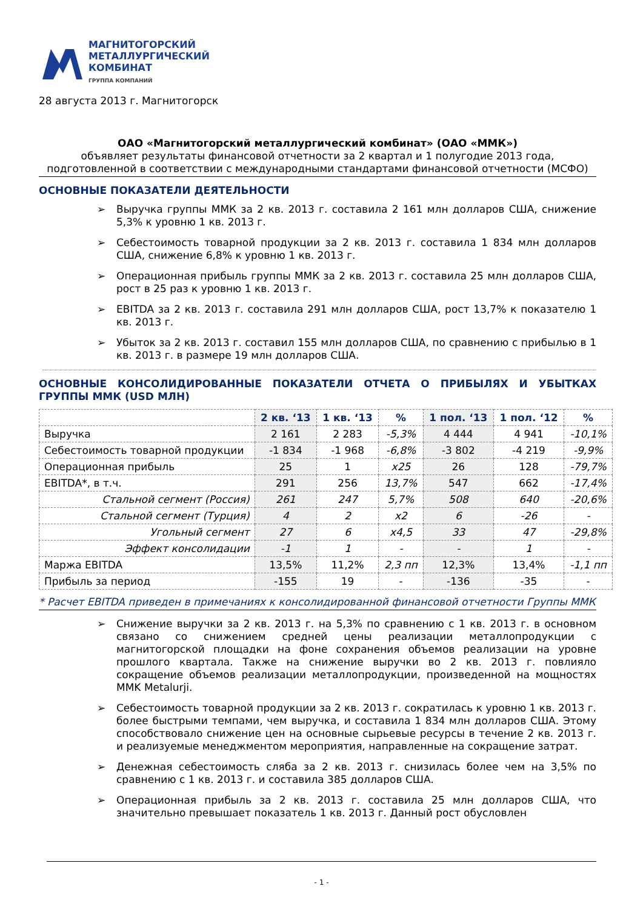МАГНИТОГОРСКИЙ
МЕТАЛЛУРГИЧЕСКИЙ
КОМБИНАТ
ГРУППА КОМПАНИЙ
28 августа 2013 г. Магнитогорск
ОАО «Магнитогорский металлургический комбинат» (ОАО «ММК»)
объявляет результаты финансовой отчетности за 2 квартал и 1 полугодие 2013 года,
подготовленной в соответствии с международными стандартами финансовой отчетности (МСФО)
ОСНОВНЫЕ ПОКАЗАТЕЛИ ДЕЯТЕЛЬНОСТИ
➢ Выручка группы ММК за 2 кв. 2013 г. составила 2 161 млн долларов США, снижение 5,3% к уровню 1 кв. 2013 г.
➢ Себестоимость товарной продукции за 2 кв. 2013 г. составила 1 834 млн долларов США, снижение 6,8% к уровню 1 кв. 2013 г.
➢ Операционная прибыль группы ММК за 2 кв. 2013 г. составила 25 млн долларов США, рост в 25 раз к уровню 1 кв. 2013 г.
➢ EBITDA за 2 кв. 2013 г. составила 291 млн долларов США, рост 13,7% к показателю 1 кв. 2013 г.
➢ Убыток за 2 кв. 2013 г. составил 155 млн долларов США, по сравнению с прибылью в 1 кв. 2013 г. в размере 19 млн долларов США.
ОСНОВНЫЕ КОНСОЛИДИРОВАННЫЕ ПОКАЗАТЕЛИ ОТЧЕТА О ПРИБЫЛЯХ И УБЫТКАХ ГРУППЫ ММК (USD МЛН)
| | 2 кв. ‘13 | 1 кв. ‘13 | % | 1 пол. ‘13 | 1 пол. ‘12 | % |
| --- | --- | --- | --- | --- | --- | --- |
| Выручка | 2 161 | 2 283 | -5,3% | 4 444 | 4 941 | -10,1% |
| Себестоимость товарной продукции | -1 834 | -1 968 | -6,8% | -3 802 | -4 219 | -9,9% |
| Операционная прибыль | 25 | 1 | x25 | 26 | 128 | -79,7% |
| EBITDA*, в т.ч. | 291 | 256 | 13,7% | 547 | 662 | -17,4% |
| Стальной сегмент (Россия) | 261 | 247 | 5,7% | 508 | 640 | -20,6% |
| Стальной сегмент (Турция) | 4 | 2 | x2 | 6 | -26 | - |
| Угольный сегмент | 27 | 6 | x4,5 | 33 | 47 | -29,8% |
| Эффект консолидации | -1 | 1 | - | - | 1 | - |
| Маржа EBITDA | 13,5% | 11,2% | 2,3 пп | 12,3% | 13,4% | -1,1 пп |
| Прибыль за период | -155 | 19 | - | -136 | -35 | - |
* Расчет EBITDA приведен в примечаниях к консолидированной финансовой отчетности Группы ММК
➢ Снижение выручки за 2 кв. 2013 г. на 5,3% по сравнению с 1 кв. 2013 г. в основном связано со снижением средней цены реализации металлопродукции с магнитогорской площадки на фоне сохранения объемов реализации на уровне прошлого квартала. Также на снижение выручки во 2 кв. 2013 г. повлияло сокращение объемов реализации металлопродукции, произведенной на мощностях MMK Metalurji.
➢ Себестоимость товарной продукции за 2 кв. 2013 г. сократилась к уровню 1 кв. 2013 г. более быстрыми темпами, чем выручка, и составила 1 834 млн долларов США. Этому способствовало снижение цен на основные сырьевые ресурсы в течение 2 кв. 2013 г. и реализуемые менеджментом мероприятия, направленные на сокращение затрат.
➢ Денежная себестоимость сляба за 2 кв. 2013 г. снизилась более чем на 3,5% по сравнению с 1 кв. 2013 г. и составила 385 долларов США.
➢ Операционная прибыль за 2 кв. 2013 г. составила 25 млн долларов США, что значительно превышает показатель 1 кв. 2013 г. Данный рост обусловлен
- 1 -